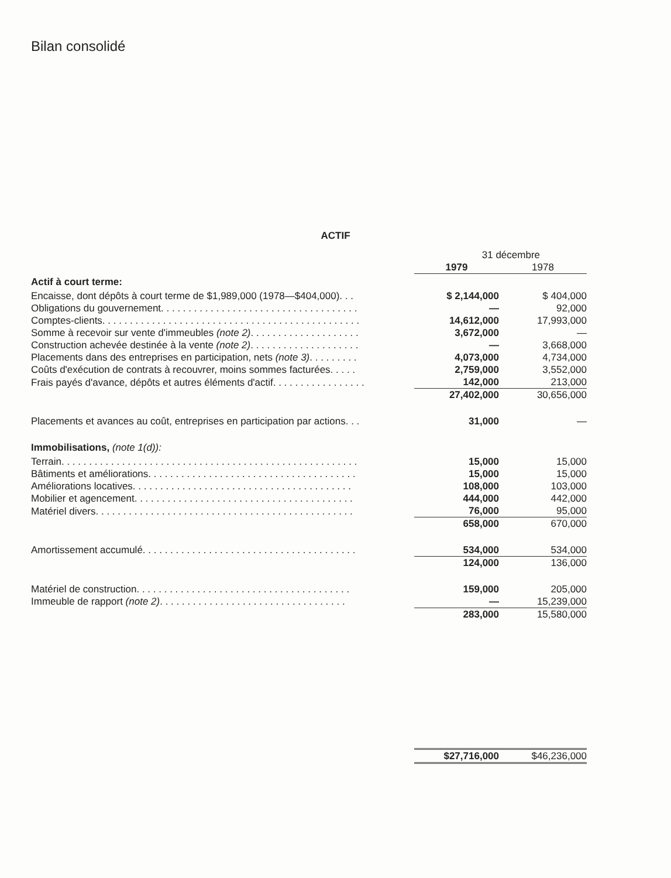Bilan consolidé
ACTIF
| | 31 décembre | |
| | 1979 | 1978 |
| Actif à court terme: | | |
| Encaisse, dont dépôts à court terme de $1,989,000 (1978—$404,000). . . | $ 2,144,000 | $ 404,000 |
| Obligations du gouvernement. . . . . . . . . . . . . . . . . . . . . . . . . . . . . . . . . . . . | — | 92,000 |
| Comptes-clients. . . . . . . . . . . . . . . . . . . . . . . . . . . . . . . . . . . . . . . . . . . . . . . | 14,612,000 | 17,993,000 |
| Somme à recevoir sur vente d'immeubles (note 2) . . . . . . . . . . . . . . . . . . . . | 3,672,000 | — |
| Construction achevée destinée à la vente (note 2) . . . . . . . . . . . . . . . . . . . . | — | 3,668,000 |
| Placements dans des entreprises en participation, nets (note 3) . . . . . . . . . | 4,073,000 | 4,734,000 |
| Coûts d'exécution de contrats à recouvrer, moins sommes facturées. . . . . | 2,759,000 | 3,552,000 |
| Frais payés d'avance, dépôts et autres éléments d'actif. . . . . . . . . . . . . . . . . | 142,000 | 213,000 |
| | 27,402,000 | 30,656,000 |
| Placements et avances au coût, entreprises en participation par actions. . . | 31,000 | — |
| Immobilisations, (note 1(d)): | | |
| Terrain. . . . . . . . . . . . . . . . . . . . . . . . . . . . . . . . . . . . . . . . . . . . . . . . . . . . . . | 15,000 | 15,000 |
| Bâtiments et améliorations. . . . . . . . . . . . . . . . . . . . . . . . . . . . . . . . . . . . . . | 15,000 | 15,000 |
| Améliorations locatives. . . . . . . . . . . . . . . . . . . . . . . . . . . . . . . . . . . . . . . . | 108,000 | 103,000 |
| Mobilier et agencement. . . . . . . . . . . . . . . . . . . . . . . . . . . . . . . . . . . . . . . . | 444,000 | 442,000 |
| Matériel divers. . . . . . . . . . . . . . . . . . . . . . . . . . . . . . . . . . . . . . . . . . . . . . . | 76,000 | 95,000 |
| | 658,000 | 670,000 |
| Amortissement accumulé. . . . . . . . . . . . . . . . . . . . . . . . . . . . . . . . . . . . . . . | 534,000 | 534,000 |
| | 124,000 | 136,000 |
| Matériel de construction. . . . . . . . . . . . . . . . . . . . . . . . . . . . . . . . . . . . . . . | 159,000 | 205,000 |
| Immeuble de rapport (note 2) . . . . . . . . . . . . . . . . . . . . . . . . . . . . . . . . . . | — | 15,239,000 |
| | 283,000 | 15,580,000 |
| | $27,716,000 | $46,236,000 |